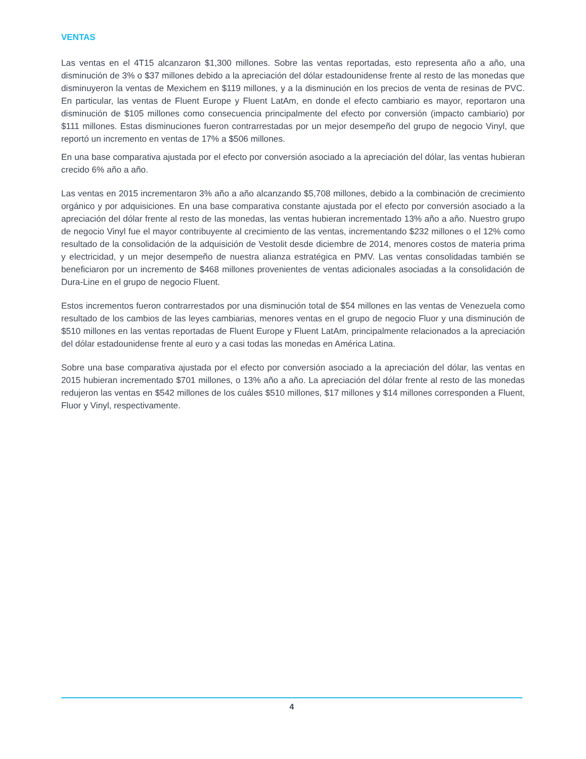VENTAS
Las ventas en el 4T15 alcanzaron $1,300 millones. Sobre las ventas reportadas, esto representa año a año, una disminución de 3% o $37 millones debido a la apreciación del dólar estadounidense frente al resto de las monedas que disminuyeron la ventas de Mexichem en $119 millones, y a la disminución en los precios de venta de resinas de PVC. En particular, las ventas de Fluent Europe y Fluent LatAm, en donde el efecto cambiario es mayor, reportaron una disminución de $105 millones como consecuencia principalmente del efecto por conversión (impacto cambiario) por $111 millones. Estas disminuciones fueron contrarrestadas por un mejor desempeño del grupo de negocio Vinyl, que reportó un incremento en ventas de 17% a $506 millones.
En una base comparativa ajustada por el efecto por conversión asociado a la apreciación del dólar, las ventas hubieran crecido 6% año a año.
Las ventas en 2015 incrementaron 3% año a año alcanzando $5,708 millones, debido a la combinación de crecimiento orgánico y por adquisiciones. En una base comparativa constante ajustada por el efecto por conversión asociado a la apreciación del dólar frente al resto de las monedas, las ventas hubieran incrementado 13% año a año. Nuestro grupo de negocio Vinyl fue el mayor contribuyente al crecimiento de las ventas, incrementando $232 millones o el 12% como resultado de la consolidación de la adquisición de Vestolit desde diciembre de 2014, menores costos de materia prima y electricidad, y un mejor desempeño de nuestra alianza estratégica en PMV. Las ventas consolidadas también se beneficiaron por un incremento de $468 millones provenientes de ventas adicionales asociadas a la consolidación de Dura-Line en el grupo de negocio Fluent.
Estos incrementos fueron contrarrestados por una disminución total de $54 millones en las ventas de Venezuela como resultado de los cambios de las leyes cambiarias, menores ventas en el grupo de negocio Fluor y una disminución de $510 millones en las ventas reportadas de Fluent Europe y Fluent LatAm, principalmente relacionados a la apreciación del dólar estadounidense frente al euro y a casi todas las monedas en América Latina.
Sobre una base comparativa ajustada por el efecto por conversión asociado a la apreciación del dólar, las ventas en 2015 hubieran incrementado $701 millones, o 13% año a año. La apreciación del dólar frente al resto de las monedas redujeron las ventas en $542 millones de los cuáles $510 millones, $17 millones y $14 millones corresponden a Fluent, Fluor y Vinyl, respectivamente.
4